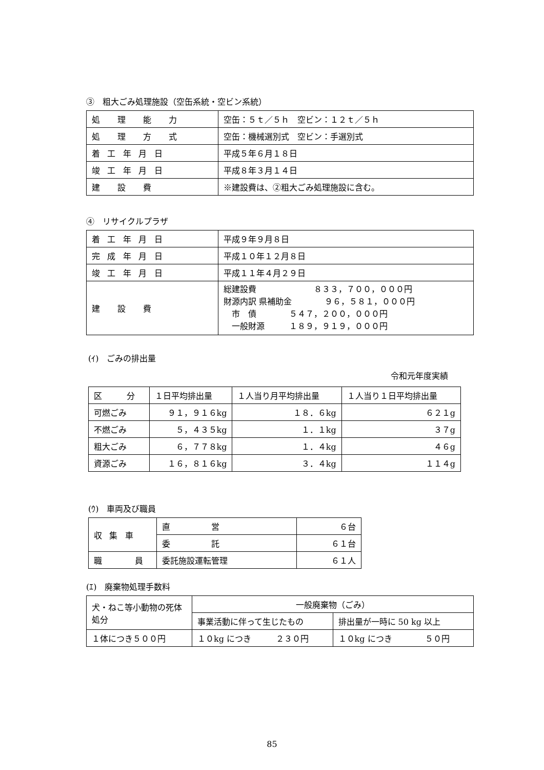③　粗大ごみ処理施設（空缶系統・空ビン系統）
| 処 理 能 力 | 空缶：５ｔ／５ｈ 空ビン：１２ｔ／５ｈ |
| 処 理 方 式 | 空缶：機械選別式 空ビン：手選別式 |
| 着工年月日 | 平成５年６月１８日 |
| 竣工年月日 | 平成８年３月１４日 |
| 建 設 費 | ※建設費は、②粗大ごみ処理施設に含む。 |
④　リサイクルプラザ
| 着工年月日 | 平成９年９月８日 |
| 完成年月日 | 平成１０年１２月８日 |
| 竣工年月日 | 平成１１年４月２９日 |
| 建 設 費 | 総建設費 ８３３，７００，０００円 財源内訳 県補助金 ９６，５８１，０００円 市 債 ５４７，２００，０００円 一般財源 １８９，９１９，０００円 |
(ｲ)　ごみの排出量
令和元年度実績
| 区 分 | １日平均排出量 | １人当り月平均排出量 | １人当り１日平均排出量 |
| --- | --- | --- | --- |
| 可燃ごみ | ９１，９１６kg | １８．６kg | ６２１g |
| 不燃ごみ | ５，４３５kg | １．１kg | ３７g |
| 粗大ごみ | ６，７７８kg | １．４kg | ４６g |
| 資源ごみ | １６，８１６kg | ３．４kg | １１４g |
(ｳ)　車両及び職員
| 収集車 | 直 営 | ６台 |
| | 委 託 | ６１台 |
| 職 員 | 委託施設運転管理 | ６１人 |
(ｴ)　廃棄物処理手数料
| 犬・ねこ等小動物の死体処分 | 一般廃棄物（ごみ） | |
| | 事業活動に伴って生じたもの | 排出量が一時に 50 kg 以上 |
| １体につき５００円 | １０kg につき ２３０円 | １０kg につき ５０円 |
85